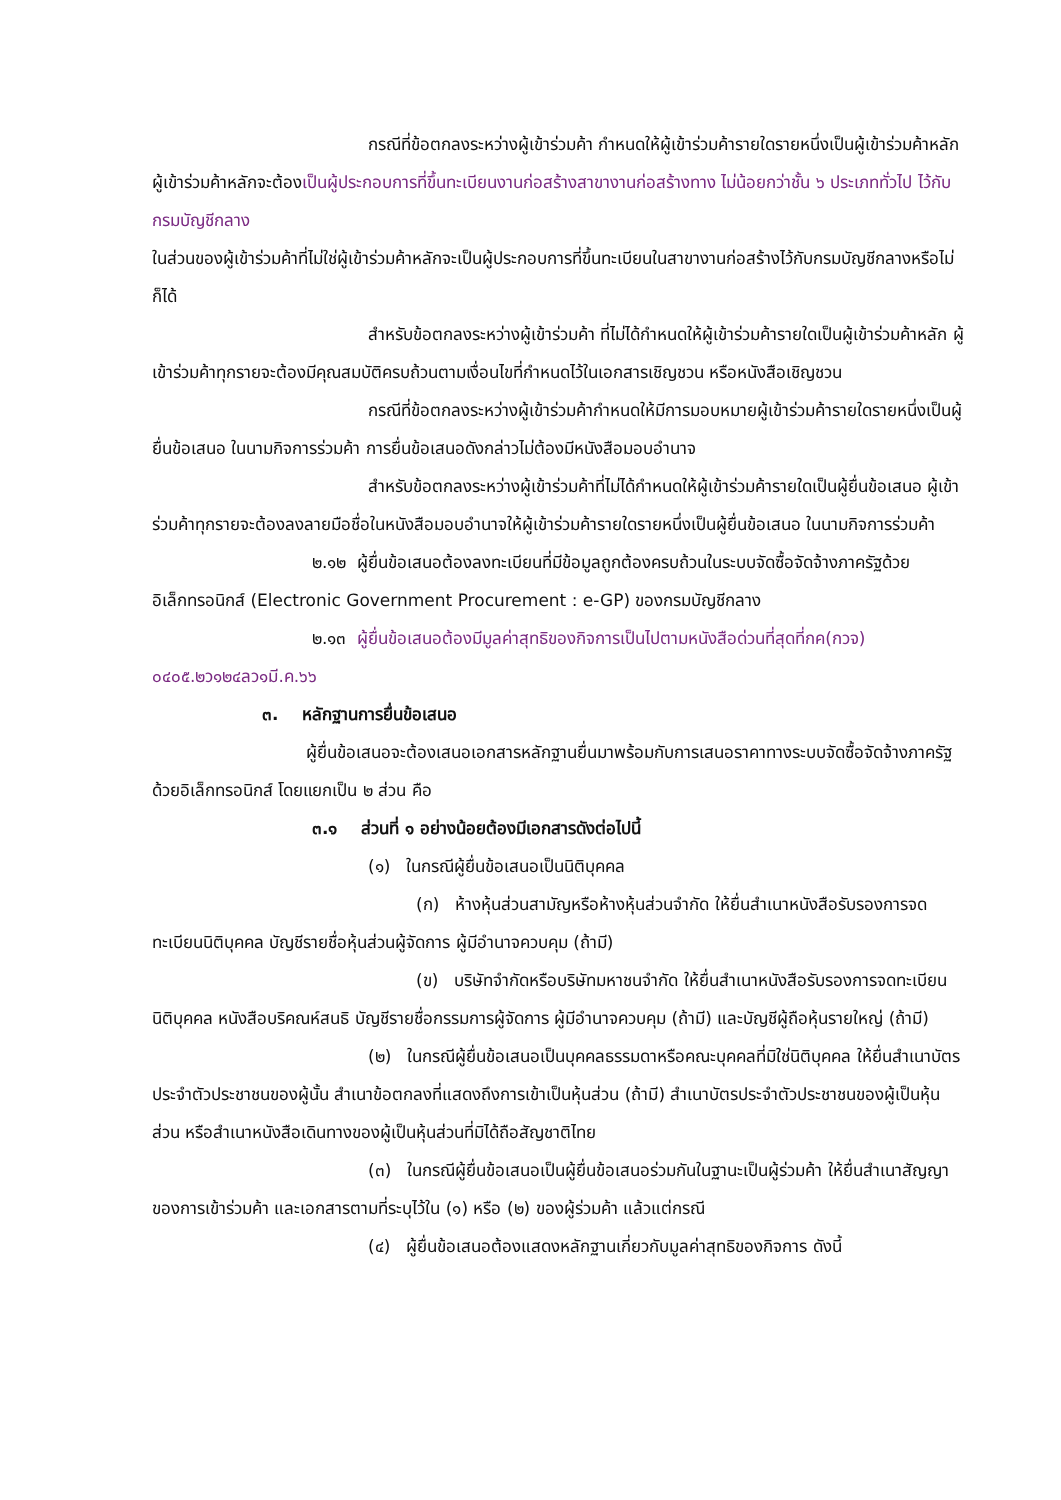กรณีที่ข้อตกลงระหว่างผู้เข้าร่วมค้า กำหนดให้ผู้เข้าร่วมค้ารายใดรายหนึ่งเป็นผู้เข้าร่วมค้าหลัก ผู้เข้าร่วมค้าหลักจะต้องเป็นผู้ประกอบการที่ขึ้นทะเบียนงานก่อสร้างสาขางานก่อสร้างทาง ไม่น้อยกว่าชั้น ๖ ประเภททั่วไป ไว้กับกรมบัญชีกลาง
ในส่วนของผู้เข้าร่วมค้าที่ไม่ใช่ผู้เข้าร่วมค้าหลักจะเป็นผู้ประกอบการที่ขึ้นทะเบียนในสาขางานก่อสร้างไว้กับกรมบัญชีกลางหรือไม่ก็ได้
สำหรับข้อตกลงระหว่างผู้เข้าร่วมค้า ที่ไม่ได้กำหนดให้ผู้เข้าร่วมค้ารายใดเป็นผู้เข้าร่วมค้าหลัก ผู้เข้าร่วมค้าทุกรายจะต้องมีคุณสมบัติครบถ้วนตามเงื่อนไขที่กำหนดไว้ในเอกสารเชิญชวน หรือหนังสือเชิญชวน
กรณีที่ข้อตกลงระหว่างผู้เข้าร่วมค้ากำหนดให้มีการมอบหมายผู้เข้าร่วมค้ารายใดรายหนึ่งเป็นผู้ยื่นข้อเสนอ ในนามกิจการร่วมค้า การยื่นข้อเสนอดังกล่าวไม่ต้องมีหนังสือมอบอำนาจ
สำหรับข้อตกลงระหว่างผู้เข้าร่วมค้าที่ไม่ได้กำหนดให้ผู้เข้าร่วมค้ารายใดเป็นผู้ยื่นข้อเสนอ ผู้เข้าร่วมค้าทุกรายจะต้องลงลายมือชื่อในหนังสือมอบอำนาจให้ผู้เข้าร่วมค้ารายใดรายหนึ่งเป็นผู้ยื่นข้อเสนอ ในนามกิจการร่วมค้า
๒.๑๒ ผู้ยื่นข้อเสนอต้องลงทะเบียนที่มีข้อมูลถูกต้องครบถ้วนในระบบจัดซื้อจัดจ้างภาครัฐด้วย อิเล็กทรอนิกส์ (Electronic Government Procurement : e-GP) ของกรมบัญชีกลาง
๒.๑๓ ผู้ยื่นข้อเสนอต้องมีมูลค่าสุทธิของกิจการเป็นไปตามหนังสือด่วนที่สุดที่กค(กวจ) ๐๔๐๕.๒ว๑๒๔ลว๑มี.ค.๖๖
๓. หลักฐานการยื่นข้อเสนอ
ผู้ยื่นข้อเสนอจะต้องเสนอเอกสารหลักฐานยื่นมาพร้อมกับการเสนอราคาทางระบบจัดซื้อจัดจ้างภาครัฐด้วยอิเล็กทรอนิกส์ โดยแยกเป็น ๒ ส่วน คือ
๓.๑ ส่วนที่ ๑ อย่างน้อยต้องมีเอกสารดังต่อไปนี้
(๑) ในกรณีผู้ยื่นข้อเสนอเป็นนิติบุคคล
(ก) ห้างหุ้นส่วนสามัญหรือห้างหุ้นส่วนจำกัด ให้ยื่นสำเนาหนังสือรับรองการจดทะเบียนนิติบุคคล บัญชีรายชื่อหุ้นส่วนผู้จัดการ ผู้มีอำนาจควบคุม (ถ้ามี)
(ข) บริษัทจำกัดหรือบริษัทมหาชนจำกัด ให้ยื่นสำเนาหนังสือรับรองการจดทะเบียนนิติบุคคล หนังสือบริคณห์สนธิ บัญชีรายชื่อกรรมการผู้จัดการ ผู้มีอำนาจควบคุม (ถ้ามี) และบัญชีผู้ถือหุ้นรายใหญ่ (ถ้ามี)
(๒) ในกรณีผู้ยื่นข้อเสนอเป็นบุคคลธรรมดาหรือคณะบุคคลที่มิใช่นิติบุคคล ให้ยื่นสำเนาบัตรประจำตัวประชาชนของผู้นั้น สำเนาข้อตกลงที่แสดงถึงการเข้าเป็นหุ้นส่วน (ถ้ามี) สำเนาบัตรประจำตัวประชาชนของผู้เป็นหุ้นส่วน หรือสำเนาหนังสือเดินทางของผู้เป็นหุ้นส่วนที่มิได้ถือสัญชาติไทย
(๓) ในกรณีผู้ยื่นข้อเสนอเป็นผู้ยื่นข้อเสนอร่วมกันในฐานะเป็นผู้ร่วมค้า ให้ยื่นสำเนาสัญญาของการเข้าร่วมค้า และเอกสารตามที่ระบุไว้ใน (๑) หรือ (๒) ของผู้ร่วมค้า แล้วแต่กรณี
(๔) ผู้ยื่นข้อเสนอต้องแสดงหลักฐานเกี่ยวกับมูลค่าสุทธิของกิจการ ดังนี้